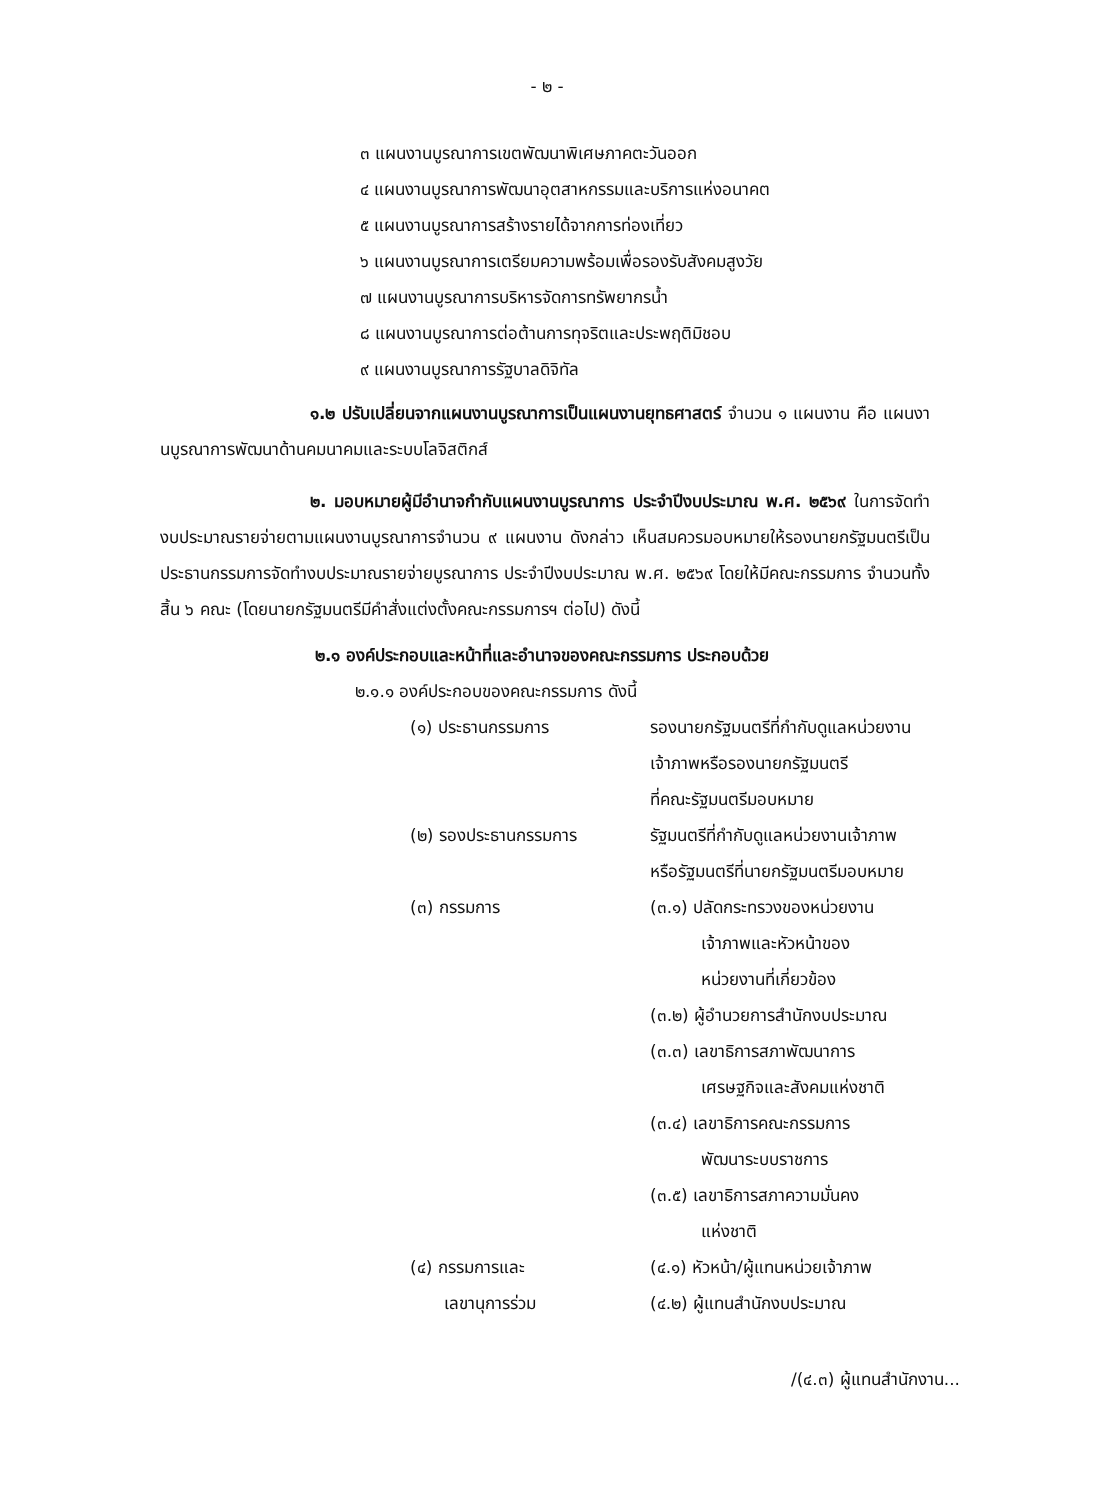- ๒ -
๓ แผนงานบูรณาการเขตพัฒนาพิเศษภาคตะวันออก
๔ แผนงานบูรณาการพัฒนาอุตสาหกรรมและบริการแห่งอนาคต
๕ แผนงานบูรณาการสร้างรายได้จากการท่องเที่ยว
๖ แผนงานบูรณาการเตรียมความพร้อมเพื่อรองรับสังคมสูงวัย
๗ แผนงานบูรณาการบริหารจัดการทรัพยากรน้ำ
๘ แผนงานบูรณาการต่อต้านการทุจริตและประพฤติมิชอบ
๙ แผนงานบูรณาการรัฐบาลดิจิทัล
๑.๒ ปรับเปลี่ยนจากแผนงานบูรณาการเป็นแผนงานยุทธศาสตร์ จำนวน ๑ แผนงาน คือ แผนงานบูรณาการพัฒนาด้านคมนาคมและระบบโลจิสติกส์
๒. มอบหมายผู้มีอำนาจกำกับแผนงานบูรณาการ ประจำปีงบประมาณ พ.ศ. ๒๕๖๙ ในการจัดทำงบประมาณรายจ่ายตามแผนงานบูรณาการจำนวน ๙ แผนงาน ดังกล่าว เห็นสมควรมอบหมายให้รองนายกรัฐมนตรีเป็นประธานกรรมการจัดทำงบประมาณรายจ่ายบูรณาการ ประจำปีงบประมาณ พ.ศ. ๒๕๖๙ โดยให้มีคณะกรรมการ จำนวนทั้งสิ้น ๖ คณะ (โดยนายกรัฐมนตรีมีคำสั่งแต่งตั้งคณะกรรมการฯ ต่อไป) ดังนี้
๒.๑ องค์ประกอบและหน้าที่และอำนาจของคณะกรรมการ ประกอบด้วย
๒.๑.๑ องค์ประกอบของคณะกรรมการ ดังนี้
(๑) ประธานกรรมการ รองนายกรัฐมนตรีที่กำกับดูแลหน่วยงานเจ้าภาพหรือรองนายกรัฐมนตรี
ที่คณะรัฐมนตรีมอบหมาย
(๒) รองประธานกรรมการ รัฐมนตรีที่กำกับดูแลหน่วยงานเจ้าภาพ หรือรัฐมนตรีที่นายกรัฐมนตรีมอบหมาย
(๓) กรรมการ (๓.๑) ปลัดกระทรวงของหน่วยงาน
   เจ้าภาพและหัวหน้าของ
   หน่วยงานที่เกี่ยวข้อง
(๓.๒) ผู้อำนวยการสำนักงบประมาณ
(๓.๓) เลขาธิการสภาพัฒนาการ
   เศรษฐกิจและสังคมแห่งชาติ
(๓.๔) เลขาธิการคณะกรรมการ
   พัฒนาระบบราชการ
(๓.๕) เลขาธิการสภาความมั่นคง
   แห่งชาติ
(๔) กรรมการและ
  เลขานุการร่วม
(๔.๑) หัวหน้า/ผู้แทนหน่วยเจ้าภาพ
(๔.๒) ผู้แทนสำนักงบประมาณ
/(๔.๓) ผู้แทนสำนักงาน...